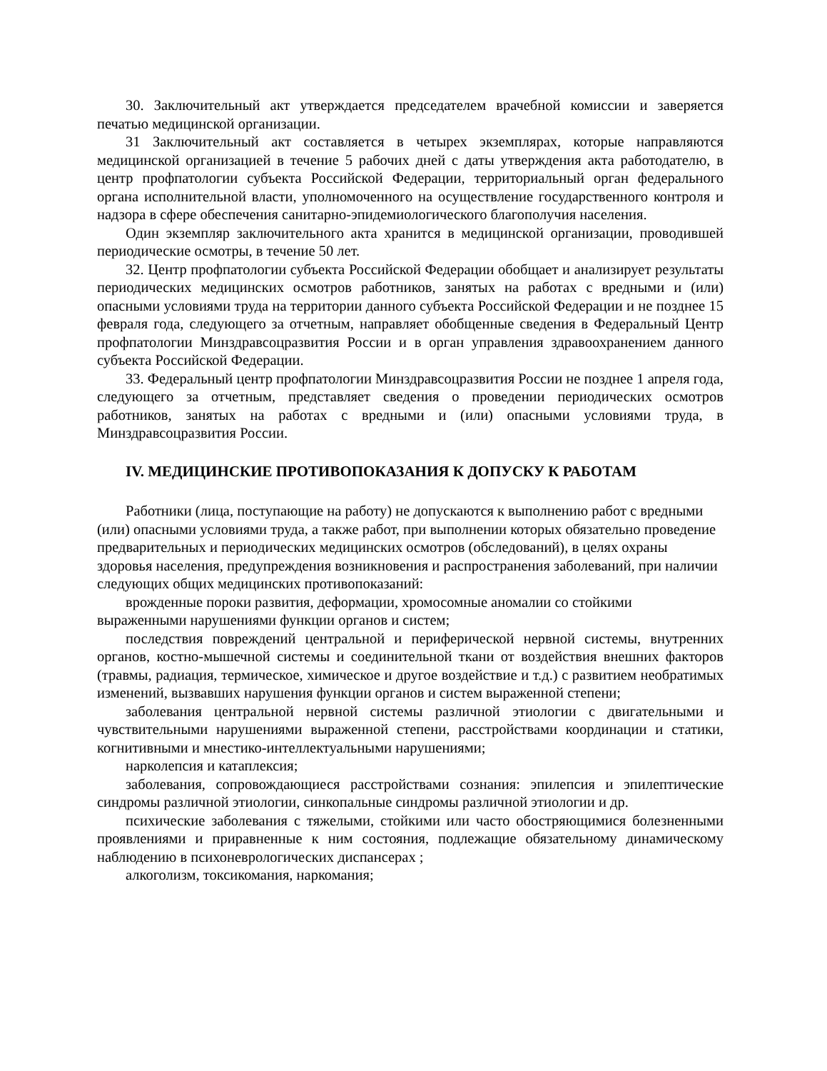30. Заключительный акт утверждается председателем врачебной комиссии и заверяется печатью медицинской организации.
31 Заключительный акт составляется в четырех экземплярах, которые направляются медицинской организацией в течение 5 рабочих дней с даты утверждения акта работодателю, в центр профпатологии субъекта Российской Федерации, территориальный орган федерального органа исполнительной власти, уполномоченного на осуществление государственного контроля и надзора в сфере обеспечения санитарно-эпидемиологического благополучия населения.
Один экземпляр заключительного акта хранится в медицинской организации, проводившей периодические осмотры, в течение 50 лет.
32. Центр профпатологии субъекта Российской Федерации обобщает и анализирует результаты периодических медицинских осмотров работников, занятых на работах с вредными и (или) опасными условиями труда на территории данного субъекта Российской Федерации и не позднее 15 февраля года, следующего за отчетным, направляет обобщенные сведения в Федеральный Центр профпатологии Минздравсоцразвития России и в орган управления здравоохранением данного субъекта Российской Федерации.
33. Федеральный центр профпатологии Минздравсоцразвития России не позднее 1 апреля года, следующего за отчетным, представляет сведения о проведении периодических осмотров работников, занятых на работах с вредными и (или) опасными условиями труда, в Минздравсоцразвития России.
IV. МЕДИЦИНСКИЕ ПРОТИВОПОКАЗАНИЯ К ДОПУСКУ К РАБОТАМ
Работники (лица, поступающие на работу) не допускаются к выполнению работ с вредными (или) опасными условиями труда, а также работ, при выполнении которых обязательно проведение предварительных и периодических медицинских осмотров (обследований), в целях охраны здоровья населения, предупреждения возникновения и распространения заболеваний, при наличии следующих общих медицинских противопоказаний:
врожденные пороки развития, деформации, хромосомные аномалии со стойкими выраженными нарушениями функции органов и систем;
последствия повреждений центральной и периферической нервной системы, внутренних органов, костно-мышечной системы и соединительной ткани от воздействия внешних факторов (травмы, радиация, термическое, химическое и другое воздействие и т.д.) с развитием необратимых изменений, вызвавших нарушения функции органов и систем выраженной степени;
заболевания центральной нервной системы различной этиологии с двигательными и чувствительными нарушениями выраженной степени, расстройствами координации и статики, когнитивными и мнестико-интеллектуальными нарушениями;
нарколепсия и катаплексия;
заболевания, сопровождающиеся расстройствами сознания: эпилепсия и эпилептические синдромы различной этиологии, синкопальные синдромы различной этиологии и др.
психические заболевания с тяжелыми, стойкими или часто обостряющимися болезненными проявлениями и приравненные к ним состояния, подлежащие обязательному динамическому наблюдению в психоневрологических диспансерах ;
алкоголизм, токсикомания, наркомания;